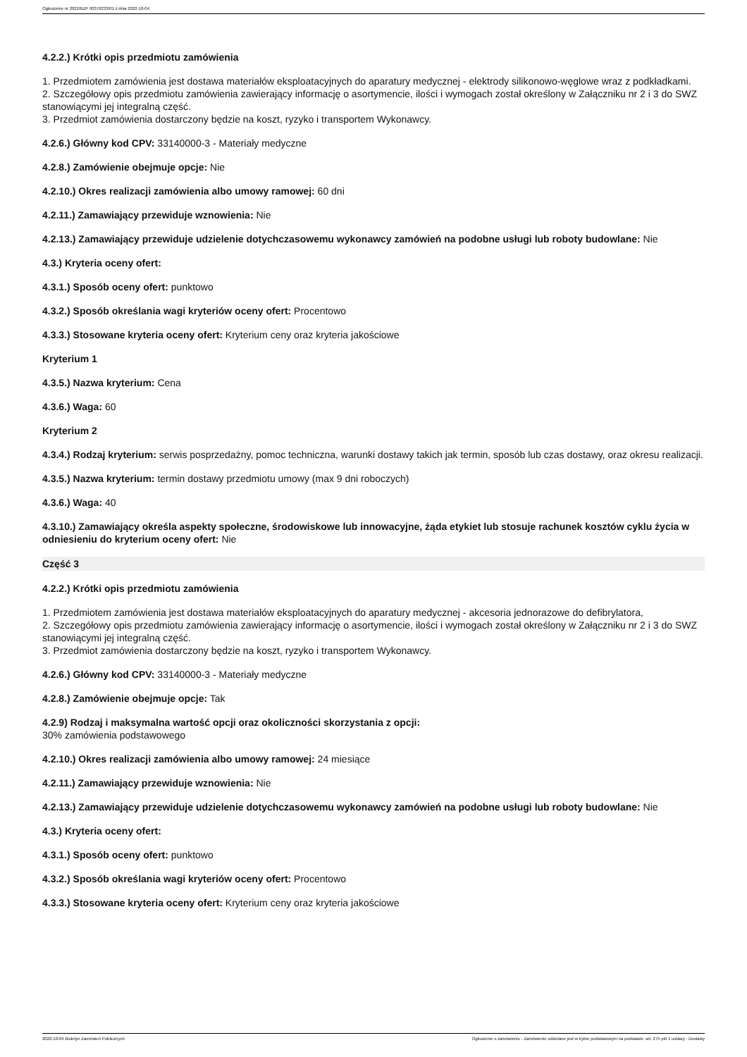Ogłoszenie nr 2022/BZP 00376233/01 z dnia 2022-10-04
4.2.2.) Krótki opis przedmiotu zamówienia
1. Przedmiotem zamówienia jest dostawa materiałów eksploatacyjnych do aparatury medycznej - elektrody silikonowo-węglowe wraz z podkładkami.
2. Szczegółowy opis przedmiotu zamówienia zawierający informację o asortymencie, ilości i wymogach został określony w Załączniku nr 2 i 3 do SWZ stanowiącymi jej integralną część.
3. Przedmiot zamówienia dostarczony będzie na koszt, ryzyko i transportem Wykonawcy.
4.2.6.) Główny kod CPV: 33140000-3 - Materiały medyczne
4.2.8.) Zamówienie obejmuje opcje: Nie
4.2.10.) Okres realizacji zamówienia albo umowy ramowej: 60 dni
4.2.11.) Zamawiający przewiduje wznowienia: Nie
4.2.13.) Zamawiający przewiduje udzielenie dotychczasowemu wykonawcy zamówień na podobne usługi lub roboty budowlane: Nie
4.3.) Kryteria oceny ofert:
4.3.1.) Sposób oceny ofert: punktowo
4.3.2.) Sposób określania wagi kryteriów oceny ofert: Procentowo
4.3.3.) Stosowane kryteria oceny ofert: Kryterium ceny oraz kryteria jakościowe
Kryterium 1
4.3.5.) Nazwa kryterium: Cena
4.3.6.) Waga: 60
Kryterium 2
4.3.4.) Rodzaj kryterium: serwis posprzedażny, pomoc techniczna, warunki dostawy takich jak termin, sposób lub czas dostawy, oraz okresu realizacji.
4.3.5.) Nazwa kryterium: termin dostawy przedmiotu umowy (max 9 dni roboczych)
4.3.6.) Waga: 40
4.3.10.) Zamawiający określa aspekty społeczne, środowiskowe lub innowacyjne, żąda etykiet lub stosuje rachunek kosztów cyklu życia w odniesieniu do kryterium oceny ofert: Nie
Część 3
4.2.2.) Krótki opis przedmiotu zamówienia
1. Przedmiotem zamówienia jest dostawa materiałów eksploatacyjnych do aparatury medycznej - akcesoria jednorazowe do defibrylatora,
2. Szczegółowy opis przedmiotu zamówienia zawierający informację o asortymencie, ilości i wymogach został określony w Załączniku nr 2 i 3 do SWZ stanowiącymi jej integralną część.
3. Przedmiot zamówienia dostarczony będzie na koszt, ryzyko i transportem Wykonawcy.
4.2.6.) Główny kod CPV: 33140000-3 - Materiały medyczne
4.2.8.) Zamówienie obejmuje opcje: Tak
4.2.9) Rodzaj i maksymalna wartość opcji oraz okoliczności skorzystania z opcji:
30% zamówienia podstawowego
4.2.10.) Okres realizacji zamówienia albo umowy ramowej: 24 miesiące
4.2.11.) Zamawiający przewiduje wznowienia: Nie
4.2.13.) Zamawiający przewiduje udzielenie dotychczasowemu wykonawcy zamówień na podobne usługi lub roboty budowlane: Nie
4.3.) Kryteria oceny ofert:
4.3.1.) Sposób oceny ofert: punktowo
4.3.2.) Sposób określania wagi kryteriów oceny ofert: Procentowo
4.3.3.) Stosowane kryteria oceny ofert: Kryterium ceny oraz kryteria jakościowe
2022-10-04 Biuletyn Zamówień Publicznych Ogłoszenie o zamówieniu - Zamówienie udzielane jest w trybie podstawowym na podstawie: art. 275 pkt 1 ustawy - Dostawy